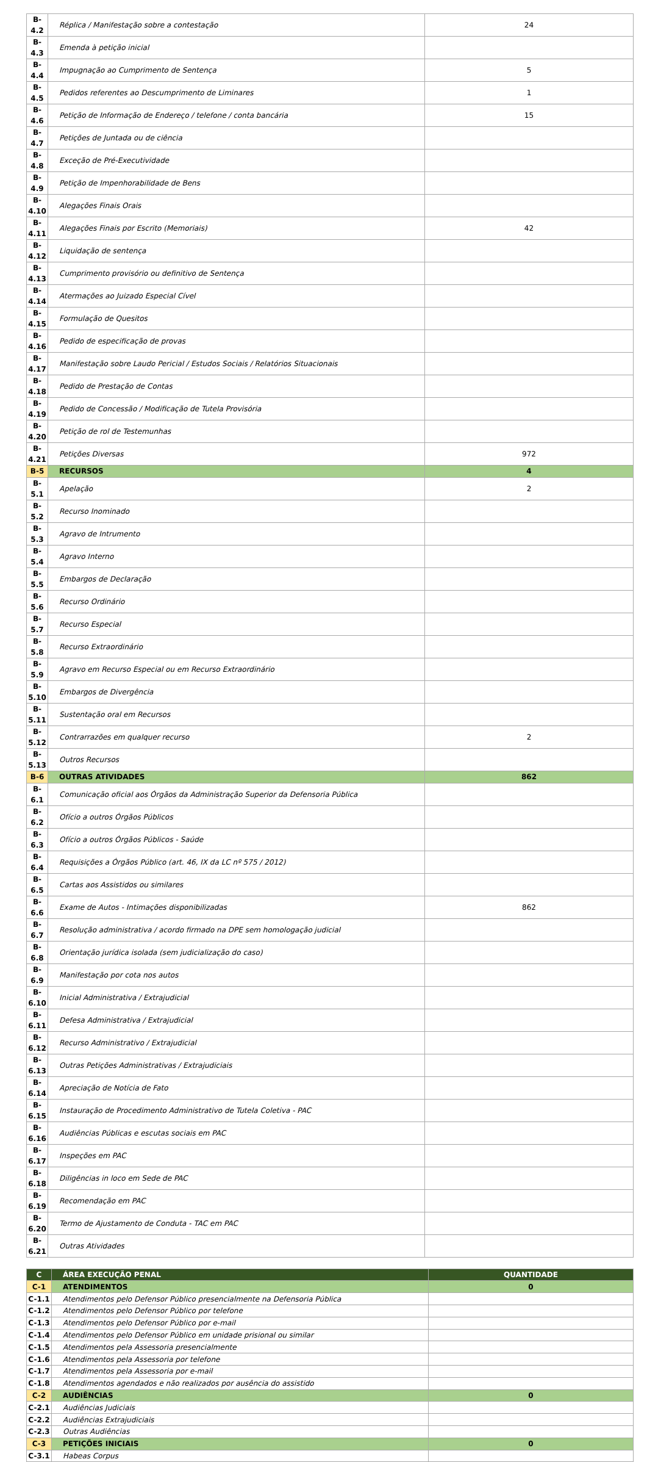| B-4.2 | Réplica / Manifestação sobre a contestação | 24 |
| B-4.3 | Emenda à petição inicial | |
| B-4.4 | Impugnação ao Cumprimento de Sentença | 5 |
| B-4.5 | Pedidos referentes ao Descumprimento de Liminares | 1 |
| B-4.6 | Petição de Informação de Endereço / telefone / conta bancária | 15 |
| B-4.7 | Petições de Juntada ou de ciência | |
| B-4.8 | Exceção de Pré-Executividade | |
| B-4.9 | Petição de Impenhorabilidade de Bens | |
| B-4.10 | Alegações Finais Orais | |
| B-4.11 | Alegações Finais por Escrito (Memoriais) | 42 |
| B-4.12 | Liquidação de sentença | |
| B-4.13 | Cumprimento provisório ou definitivo de Sentença | |
| B-4.14 | Atermações ao Juizado Especial Cível | |
| B-4.15 | Formulação de Quesitos | |
| B-4.16 | Pedido de especificação de provas | |
| B-4.17 | Manifestação sobre Laudo Pericial / Estudos Sociais / Relatórios Situacionais | |
| B-4.18 | Pedido de Prestação de Contas | |
| B-4.19 | Pedido de Concessão / Modificação de Tutela Provisória | |
| B-4.20 | Petição de rol de Testemunhas | |
| B-4.21 | Petições Diversas | 972 |
| B-5 | RECURSOS | 4 |
| B-5.1 | Apelação | 2 |
| B-5.2 | Recurso Inominado | |
| B-5.3 | Agravo de Intrumento | |
| B-5.4 | Agravo Interno | |
| B-5.5 | Embargos de Declaração | |
| B-5.6 | Recurso Ordinário | |
| B-5.7 | Recurso Especial | |
| B-5.8 | Recurso Extraordinário | |
| B-5.9 | Agravo em Recurso Especial ou em Recurso Extraordinário | |
| B-5.10 | Embargos de Divergência | |
| B-5.11 | Sustentação oral em Recursos | |
| B-5.12 | Contrarrazões em qualquer recurso | 2 |
| B-5.13 | Outros Recursos | |
| B-6 | OUTRAS ATIVIDADES | 862 |
| B-6.1 | Comunicação oficial aos Órgãos da Administração Superior da Defensoria Pública | |
| B-6.2 | Ofício a outros Órgãos Públicos | |
| B-6.3 | Ofício a outros Órgãos Públicos - Saúde | |
| B-6.4 | Requisições a Órgãos Público (art. 46, IX da LC nº 575 / 2012) | |
| B-6.5 | Cartas aos Assistidos ou similares | |
| B-6.6 | Exame de Autos - Intimações disponibilizadas | 862 |
| B-6.7 | Resolução administrativa / acordo firmado na DPE sem homologação judicial | |
| B-6.8 | Orientação jurídica isolada (sem judicialização do caso) | |
| B-6.9 | Manifestação por cota nos autos | |
| B-6.10 | Inicial Administrativa / Extrajudicial | |
| B-6.11 | Defesa Administrativa / Extrajudicial | |
| B-6.12 | Recurso Administrativo / Extrajudicial | |
| B-6.13 | Outras Petições Administrativas / Extrajudiciais | |
| B-6.14 | Apreciação de Notícia de Fato | |
| B-6.15 | Instauração de Procedimento Administrativo de Tutela Coletiva - PAC | |
| B-6.16 | Audiências Públicas e escutas sociais em PAC | |
| B-6.17 | Inspeções em PAC | |
| B-6.18 | Diligências in loco em Sede de PAC | |
| B-6.19 | Recomendação em PAC | |
| B-6.20 | Termo de Ajustamento de Conduta - TAC em PAC | |
| B-6.21 | Outras Atividades | |
| C | ÁREA EXECUÇÃO PENAL | QUANTIDADE |
| --- | --- | --- |
| C-1 | ATENDIMENTOS | 0 |
| C-1.1 | Atendimentos pelo Defensor Público presencialmente na Defensoria Pública | |
| C-1.2 | Atendimentos pelo Defensor Público por telefone | |
| C-1.3 | Atendimentos pelo Defensor Público por e-mail | |
| C-1.4 | Atendimentos pelo Defensor Público em unidade prisional ou similar | |
| C-1.5 | Atendimentos pela Assessoria presencialmente | |
| C-1.6 | Atendimentos pela Assessoria por telefone | |
| C-1.7 | Atendimentos pela Assessoria por e-mail | |
| C-1.8 | Atendimentos agendados e não realizados por ausência do assistido | |
| C-2 | AUDIÊNCIAS | 0 |
| C-2.1 | Audiências Judiciais | |
| C-2.2 | Audiências Extrajudiciais | |
| C-2.3 | Outras Audiências | |
| C-3 | PETIÇÕES INICIAIS | 0 |
| C-3.1 | Habeas Corpus | |